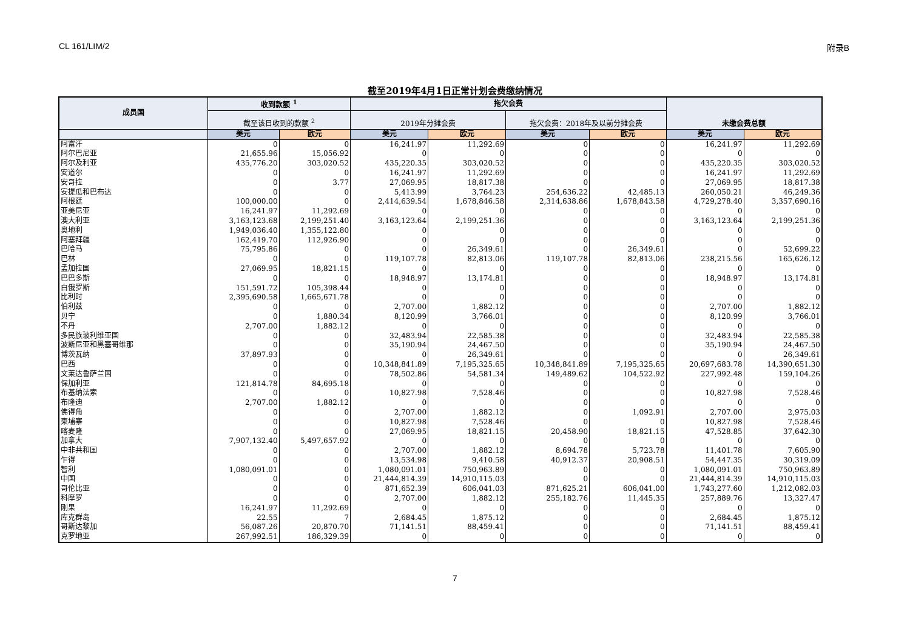CL 161/LIM/2 附录B
截至2019年4月1日正常计划会费缴纳情况
| 成员国 | 收到款额 <sup>1</sup> | | 拖欠会费 | | | | 未缴会费总额 | |
| --- | --- | --- | --- | --- | --- | --- | --- | --- |
| | 截至该日收到的款额 <sup>2</sup> | | 2019年分摊会费 | | 拖欠会费：2018年及以前分摊会费 | | | |
| | 美元 | 欧元 | 美元 | 欧元 | 美元 | 欧元 | 美元 | 欧元 |
| 阿富汗 | 0 | 0 | 16,241.97 | 11,292.69 | 0 | 0 | 16,241.97 | 11,292.69 |
| 阿尔巴尼亚 | 21,655.96 | 15,056.92 | 0 | 0 | 0 | 0 | 0 | 0 |
| 阿尔及利亚 | 435,776.20 | 303,020.52 | 435,220.35 | 303,020.52 | 0 | 0 | 435,220.35 | 303,020.52 |
| 安道尔 | 0 | 0 | 16,241.97 | 11,292.69 | 0 | 0 | 16,241.97 | 11,292.69 |
| 安哥拉 | 0 | 3.77 | 27,069.95 | 18,817.38 | 0 | 0 | 27,069.95 | 18,817.38 |
| 安提瓜和巴布达 | 0 | 0 | 5,413.99 | 3,764.23 | 254,636.22 | 42,485.13 | 260,050.21 | 46,249.36 |
| 阿根廷 | 100,000.00 | 0 | 2,414,639.54 | 1,678,846.58 | 2,314,638.86 | 1,678,843.58 | 4,729,278.40 | 3,357,690.16 |
| 亚美尼亚 | 16,241.97 | 11,292.69 | 0 | 0 | 0 | 0 | 0 | 0 |
| 澳大利亚 | 3,163,123.68 | 2,199,251.40 | 3,163,123.64 | 2,199,251.36 | 0 | 0 | 3,163,123.64 | 2,199,251.36 |
| 奥地利 | 1,949,036.40 | 1,355,122.80 | 0 | 0 | 0 | 0 | 0 | 0 |
| 阿塞拜疆 | 162,419.70 | 112,926.90 | 0 | 0 | 0 | 0 | 0 | 0 |
| 巴哈马 | 75,795.86 | 0 | 0 | 26,349.61 | 0 | 26,349.61 | 0 | 52,699.22 |
| 巴林 | 0 | 0 | 119,107.78 | 82,813.06 | 119,107.78 | 82,813.06 | 238,215.56 | 165,626.12 |
| 孟加拉国 | 27,069.95 | 18,821.15 | 0 | 0 | 0 | 0 | 0 | 0 |
| 巴巴多斯 | 0 | 0 | 18,948.97 | 13,174.81 | 0 | 0 | 18,948.97 | 13,174.81 |
| 白俄罗斯 | 151,591.72 | 105,398.44 | 0 | 0 | 0 | 0 | 0 | 0 |
| 比利时 | 2,395,690.58 | 1,665,671.78 | 0 | 0 | 0 | 0 | 0 | 0 |
| 伯利兹 | 0 | 0 | 2,707.00 | 1,882.12 | 0 | 0 | 2,707.00 | 1,882.12 |
| 贝宁 | 0 | 1,880.34 | 8,120.99 | 3,766.01 | 0 | 0 | 8,120.99 | 3,766.01 |
| 不丹 | 2,707.00 | 1,882.12 | 0 | 0 | 0 | 0 | 0 | 0 |
| 多民族玻利维亚国 | 0 | 0 | 32,483.94 | 22,585.38 | 0 | 0 | 32,483.94 | 22,585.38 |
| 波斯尼亚和黑塞哥维那 | 0 | 0 | 35,190.94 | 24,467.50 | 0 | 0 | 35,190.94 | 24,467.50 |
| 博茨瓦纳 | 37,897.93 | 0 | 0 | 26,349.61 | 0 | 0 | 0 | 26,349.61 |
| 巴西 | 0 | 0 | 10,348,841.89 | 7,195,325.65 | 10,348,841.89 | 7,195,325.65 | 20,697,683.78 | 14,390,651.30 |
| 文莱达鲁萨兰国 | 0 | 0 | 78,502.86 | 54,581.34 | 149,489.62 | 104,522.92 | 227,992.48 | 159,104.26 |
| 保加利亚 | 121,814.78 | 84,695.18 | 0 | 0 | 0 | 0 | 0 | 0 |
| 布基纳法索 | 0 | 0 | 10,827.98 | 7,528.46 | 0 | 0 | 10,827.98 | 7,528.46 |
| 布隆迪 | 2,707.00 | 1,882.12 | 0 | 0 | 0 | 0 | 0 | 0 |
| 佛得角 | 0 | 0 | 2,707.00 | 1,882.12 | 0 | 1,092.91 | 2,707.00 | 2,975.03 |
| 柬埔寨 | 0 | 0 | 10,827.98 | 7,528.46 | 0 | 0 | 10,827.98 | 7,528.46 |
| 喀麦隆 | 0 | 0 | 27,069.95 | 18,821.15 | 20,458.90 | 18,821.15 | 47,528.85 | 37,642.30 |
| 加拿大 | 7,907,132.40 | 5,497,657.92 | 0 | 0 | 0 | 0 | 0 | 0 |
| 中非共和国 | 0 | 0 | 2,707.00 | 1,882.12 | 8,694.78 | 5,723.78 | 11,401.78 | 7,605.90 |
| 乍得 | 0 | 0 | 13,534.98 | 9,410.58 | 40,912.37 | 20,908.51 | 54,447.35 | 30,319.09 |
| 智利 | 1,080,091.01 | 0 | 1,080,091.01 | 750,963.89 | 0 | 0 | 1,080,091.01 | 750,963.89 |
| 中国 | 0 | 0 | 21,444,814.39 | 14,910,115.03 | 0 | 0 | 21,444,814.39 | 14,910,115.03 |
| 哥伦比亚 | 0 | 0 | 871,652.39 | 606,041.03 | 871,625.21 | 606,041.00 | 1,743,277.60 | 1,212,082.03 |
| 科摩罗 | 0 | 0 | 2,707.00 | 1,882.12 | 255,182.76 | 11,445.35 | 257,889.76 | 13,327.47 |
| 刚果 | 16,241.97 | 11,292.69 | 0 | 0 | 0 | 0 | 0 | 0 |
| 库克群岛 | 22.55 | 7 | 2,684.45 | 1,875.12 | 0 | 0 | 2,684.45 | 1,875.12 |
| 哥斯达黎加 | 56,087.26 | 20,870.70 | 71,141.51 | 88,459.41 | 0 | 0 | 71,141.51 | 88,459.41 |
| 克罗地亚 | 267,992.51 | 186,329.39 | 0 | 0 | 0 | 0 | 0 | 0 |
7